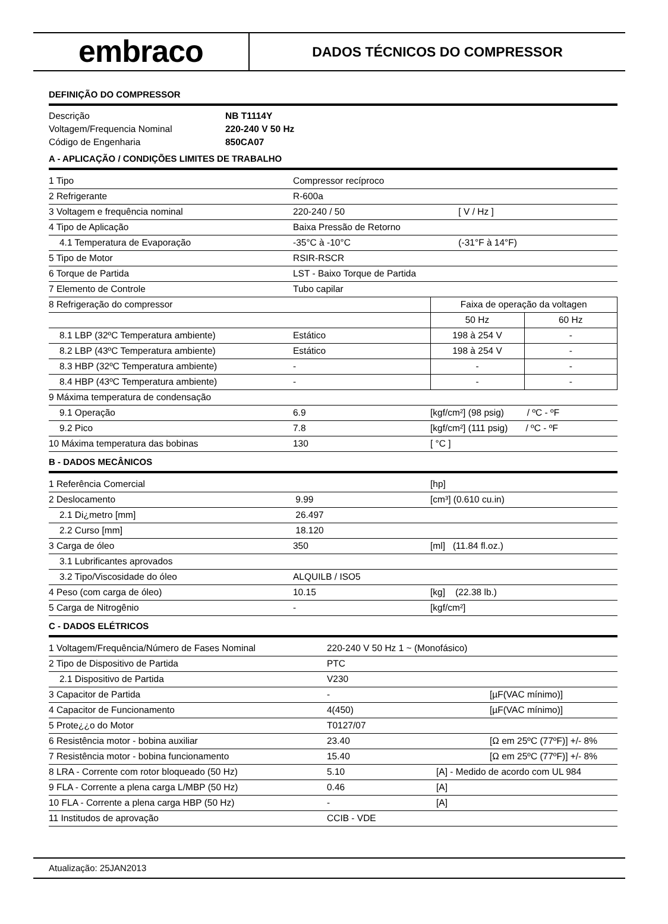embraco
DADOS TÉCNICOS DO COMPRESSOR
DEFINIÇÃO DO COMPRESSOR
| Descrição | NB T1114Y |
| Voltagem/Frequencia Nominal | 220-240 V 50 Hz |
| Código de Engenharia | 850CA07 |
A - APLICAÇÃO / CONDIÇÕES LIMITES DE TRABALHO
| 1 Tipo | Compressor recíproco | | |
| 2 Refrigerante | R-600a | | |
| 3 Voltagem e frequência nominal | 220-240 / 50 | [ V / Hz ] | |
| 4 Tipo de Aplicação | Baixa Pressão de Retorno | | |
| 4.1 Temperatura de Evaporação | -35°C à -10°C | (-31°F à 14°F) | |
| 5 Tipo de Motor | RSIR-RSCR | | |
| 6 Torque de Partida | LST - Baixo Torque de Partida | | |
| 7 Elemento de Controle | Tubo capilar | | |
| 8 Refrigeração do compressor | | Faixa de operação da voltagen | |
| | | 50 Hz | 60 Hz |
| 8.1 LBP (32ºC Temperatura ambiente) | Estático | 198 à 254 V | - |
| 8.2 LBP (43ºC Temperatura ambiente) | Estático | 198 à 254 V | - |
| 8.3 HBP (32ºC Temperatura ambiente) | - | - | - |
| 8.4 HBP (43ºC Temperatura ambiente) | - | - | - |
| 9 Máxima temperatura de condensação | | | |
| 9.1 Operação | 6.9 | [kgf/cm²] (98 psig) / ºC - ºF | |
| 9.2 Pico | 7.8 | [kgf/cm²] (111 psig) / ºC - ºF | |
| 10 Máxima temperatura das bobinas | 130 | [ °C ] | |
B - DADOS MECÂNICOS
| 1 Referência Comercial | | [hp] |
| 2 Deslocamento | 9.99 | [cm³] (0.610 cu.in) |
| 2.1 Di¿metro [mm] | 26.497 | |
| 2.2 Curso [mm] | 18.120 | |
| 3 Carga de óleo | 350 | [ml] (11.84 fl.oz.) |
| 3.1 Lubrificantes aprovados | | |
| 3.2 Tipo/Viscosidade do óleo | ALQUILB / ISO5 | |
| 4 Peso (com carga de óleo) | 10.15 | [kg] (22.38 lb.) |
| 5 Carga de Nitrogênio | - | [kgf/cm²] |
C - DADOS ELÉTRICOS
| 1 Voltagem/Frequência/Número de Fases Nominal | 220-240 V 50 Hz 1 ~ (Monofásico) | | |
| 2 Tipo de Dispositivo de Partida | PTC | | |
| 2.1 Dispositivo de Partida | V230 | | |
| 3 Capacitor de Partida | - | | [µF(VAC mínimo)] |
| 4 Capacitor de Funcionamento | 4(450) | | [µF(VAC mínimo)] |
| 5 Prote¿¿o do Motor | T0127/07 | | |
| 6 Resistência motor - bobina auxiliar | 23.40 | | [Ω em 25ºC (77ºF)] +/- 8% |
| 7 Resistência motor - bobina funcionamento | 15.40 | | [Ω em 25ºC (77ºF)] +/- 8% |
| 8 LRA - Corrente com rotor bloqueado (50 Hz) | 5.10 | [A] - Medido de acordo com UL 984 | |
| 9 FLA - Corrente a plena carga L/MBP (50 Hz) | 0.46 | [A] | |
| 10 FLA - Corrente a plena carga HBP (50 Hz) | - | [A] | |
| 11 Institudos de aprovação | CCIB - VDE | | |
Atualização: 25JAN2013